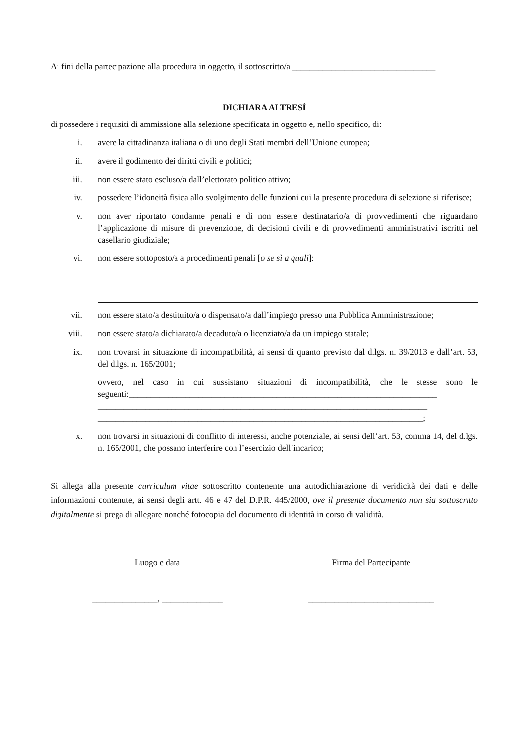Ai fini della partecipazione alla procedura in oggetto, il sottoscritto/a _________________________________
DICHIARA ALTRESÌ
di possedere i requisiti di ammissione alla selezione specificata in oggetto e, nello specifico, di:
i. avere la cittadinanza italiana o di uno degli Stati membri dell’Unione europea;
ii. avere il godimento dei diritti civili e politici;
iii. non essere stato escluso/a dall’elettorato politico attivo;
iv. possedere l’idoneità fisica allo svolgimento delle funzioni cui la presente procedura di selezione si riferisce;
v. non aver riportato condanne penali e di non essere destinatario/a di provvedimenti che riguardano l’applicazione di misure di prevenzione, di decisioni civili e di provvedimenti amministrativi iscritti nel casellario giudiziale;
vi. non essere sottoposto/a a procedimenti penali [o se sì a quali]:
vii. non essere stato/a destituito/a o dispensato/a dall’impiego presso una Pubblica Amministrazione;
viii. non essere stato/a dichiarato/a decaduto/a o licenziato/a da un impiego statale;
ix. non trovarsi in situazione di incompatibilità, ai sensi di quanto previsto dal d.lgs. n. 39/2013 e dall’art. 53, del d.lgs. n. 165/2001;
ovvero, nel caso in cui sussistano situazioni di incompatibilità, che le stesse sono le seguenti:_______________________________________________________________________
____________________________________________________________________________
___________________________________________________________________________;
x. non trovarsi in situazioni di conflitto di interessi, anche potenziale, ai sensi dell’art. 53, comma 14, del d.lgs. n. 165/2001, che possano interferire con l’esercizio dell’incarico;
Si allega alla presente curriculum vitae sottoscritto contenente una autodichiarazione di veridicità dei dati e delle informazioni contenute, ai sensi degli artt. 46 e 47 del D.P.R. 445/2000, ove il presente documento non sia sottoscritto digitalmente si prega di allegare nonché fotocopia del documento di identità in corso di validità.
Luogo e data
_______________, ______________
Firma del Partecipante
_____________________________